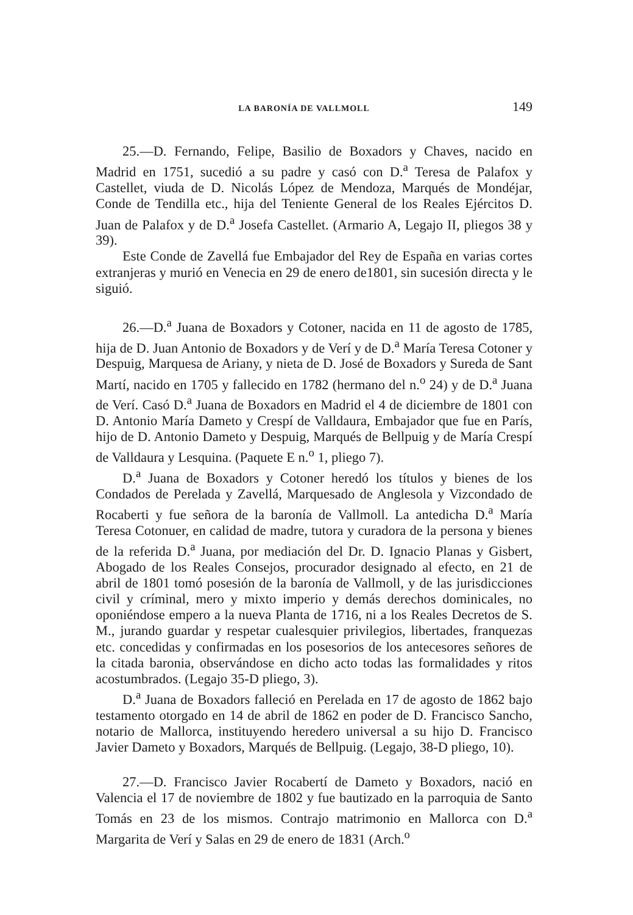LA BARONÍA DE VALLMOLL 149
25.—D. Fernando, Felipe, Basilio de Boxadors y Chaves, nacido en Madrid en 1751, sucedió a su padre y casó con D.<sup>a</sup> Teresa de Palafox y Castellet, viuda de D. Nicolás López de Mendoza, Marqués de Mondéjar, Conde de Tendilla etc., hija del Teniente General de los Reales Ejércitos D. Juan de Palafox y de D.<sup>a</sup> Josefa Castellet. (Armario A, Legajo II, pliegos 38 y 39).
Este Conde de Zavellá fue Embajador del Rey de España en varias cortes extranjeras y murió en Venecia en 29 de enero de1801, sin sucesión directa y le siguió.
26.—D.<sup>a</sup> Juana de Boxadors y Cotoner, nacida en 11 de agosto de 1785, hija de D. Juan Antonio de Boxadors y de Verí y de D.<sup>a</sup> María Teresa Cotoner y Despuig, Marquesa de Ariany, y nieta de D. José de Boxadors y Sureda de Sant Martí, nacido en 1705 y fallecido en 1782 (hermano del n.<sup>o</sup> 24) y de D.<sup>a</sup> Juana de Verí. Casó D.<sup>a</sup> Juana de Boxadors en Madrid el 4 de diciembre de 1801 con D. Antonio María Dameto y Crespí de Valldaura, Embajador que fue en París, hijo de D. Antonio Dameto y Despuig, Marqués de Bellpuig y de María Crespí de Valldaura y Lesquina. (Paquete E n.<sup>o</sup> 1, pliego 7).
D.<sup>a</sup> Juana de Boxadors y Cotoner heredó los títulos y bienes de los Condados de Perelada y Zavellá, Marquesado de Anglesola y Vizcondado de Rocaberti y fue señora de la baronía de Vallmoll. La antedicha D.<sup>a</sup> María Teresa Cotonuer, en calidad de madre, tutora y curadora de la persona y bienes de la referida D.<sup>a</sup> Juana, por mediación del Dr. D. Ignacio Planas y Gisbert, Abogado de los Reales Consejos, procurador designado al efecto, en 21 de abril de 1801 tomó posesión de la baronía de Vallmoll, y de las jurisdicciones civil y críminal, mero y mixto imperio y demás derechos dominicales, no oponiéndose empero a la nueva Planta de 1716, ni a los Reales Decretos de S. M., jurando guardar y respetar cualesquier privilegios, libertades, franquezas etc. concedidas y confirmadas en los posesorios de los antecesores señores de la citada baronia, observándose en dicho acto todas las formalidades y ritos acostumbrados. (Legajo 35-D pliego, 3).
D.<sup>a</sup> Juana de Boxadors falleció en Perelada en 17 de agosto de 1862 bajo testamento otorgado en 14 de abril de 1862 en poder de D. Francisco Sancho, notario de Mallorca, instituyendo heredero universal a su hijo D. Francisco Javier Dameto y Boxadors, Marqués de Bellpuig. (Legajo, 38-D pliego, 10).
27.—D. Francisco Javier Rocabertí de Dameto y Boxadors, nació en Valencia el 17 de noviembre de 1802 y fue bautizado en la parroquia de Santo Tomás en 23 de los mismos. Contrajo matrimonio en Mallorca con D.<sup>a</sup> Margarita de Verí y Salas en 29 de enero de 1831 (Arch.<sup>o</sup>